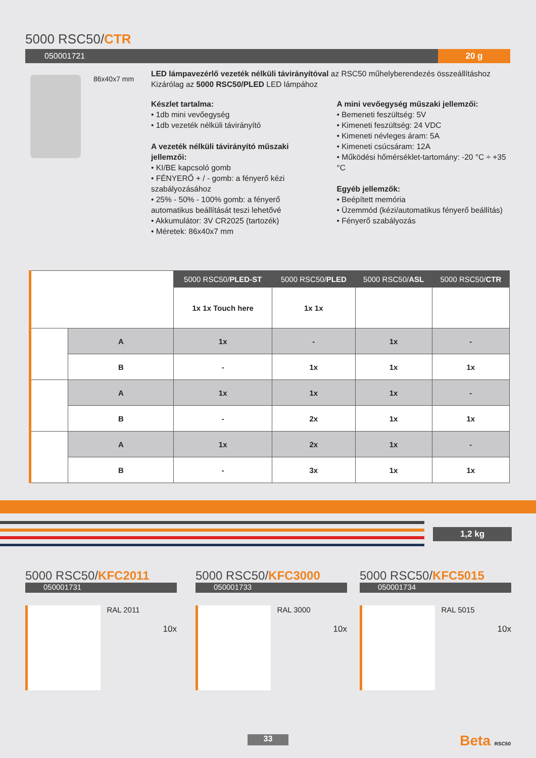5000 RSC50/CTR
050001721
20 g
86x40x7 mm
LED lámpavezérlő vezeték nélküli távirányítóval az RSC50 műhelyberendezés összeállításhoz
Kizárólag az 5000 RSC50/PLED LED lámpához
Készlet tartalma:
• 1db mini vevőegység
• 1db vezeték nélküli távirányító
A vezeték nélküli távirányító műszaki jellemzői:
• KI/BE kapcsoló gomb
• FÉNYERŐ + / - gomb: a fényerő kézi szabályozásához
• 25% - 50% - 100% gomb: a fényerő automatikus beállítását teszi lehetővé
• Akkumulátor: 3V CR2025 (tartozék)
• Méretek: 86x40x7 mm
A mini vevőegység műszaki jellemzői:
• Bemeneti feszültség: 5V
• Kimeneti feszültség: 24 VDC
• Kimeneti névleges áram: 5A
• Kimeneti csúcsáram: 12A
• Működési hőmérséklet-tartomány: -20 °C ÷ +35 °C
Egyéb jellemzők:
• Beépített memória
• Üzemmód (kézi/automatikus fényerő beállítás)
• Fényerő szabályozás
| | | 5000 RSC50/ PLED-ST | 5000 RSC50/ PLED | 5000 RSC50/ ASL | 5000 RSC50/ CTR |
| | | 1x 1x Touch here | 1x 1x | | |
| | A | 1x | - | 1x | - |
| | B | - | 1x | 1x | 1x |
| | A | 1x | 1x | 1x | - |
| | B | - | 2x | 1x | 1x |
| | A | 1x | 2x | 1x | - |
| | B | - | 3x | 1x | 1x |
1,2 kg
5000 RSC50/KFC2011
050001731
RAL 2011
10x
5000 RSC50/KFC3000
050001733
RAL 3000
10x
5000 RSC50/KFC5015
050001734
RAL 5015
10x
33 Beta RSC50